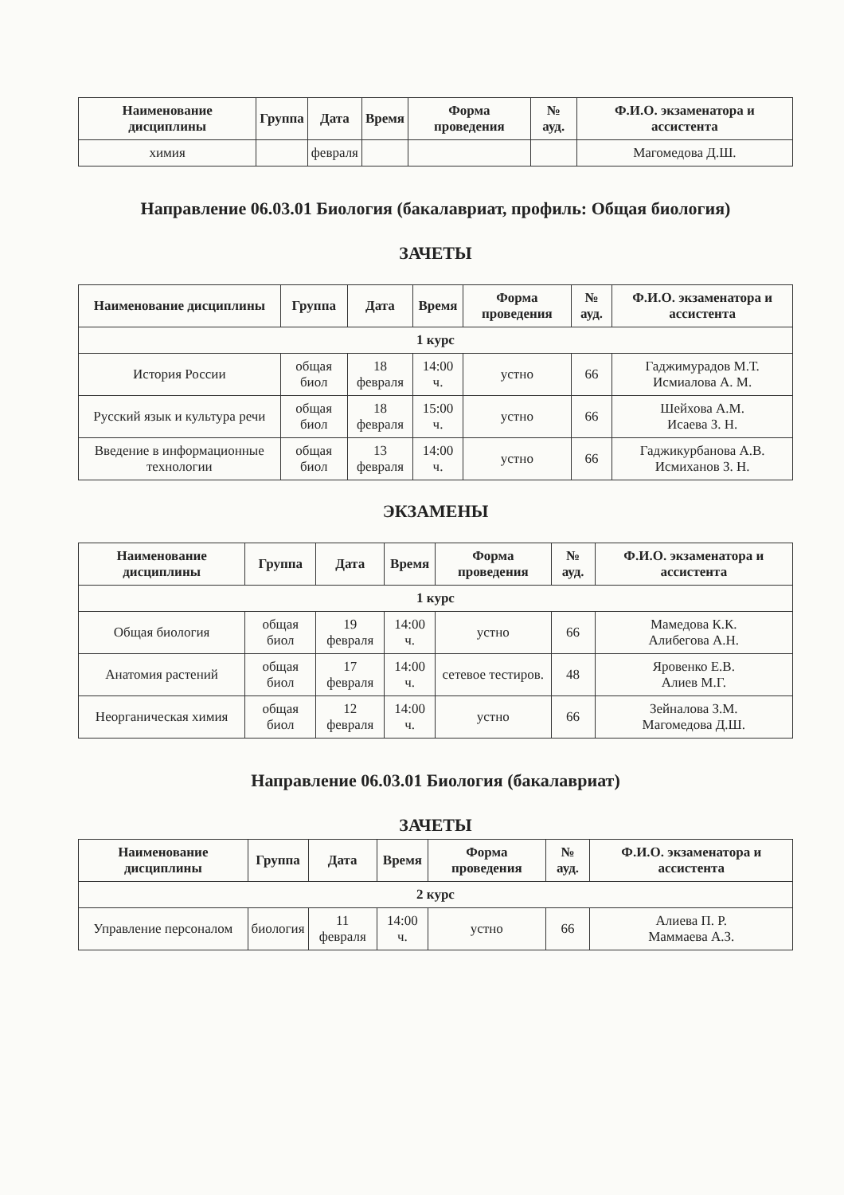| Наименование дисциплины | Группа | Дата | Время | Форма проведения | № ауд. | Ф.И.О. экзаменатора и ассистента |
| --- | --- | --- | --- | --- | --- | --- |
| химия | | февраля | | | | Магомедова Д.Ш. |
Направление 06.03.01 Биология (бакалавриат, профиль: Общая биология)
ЗАЧЕТЫ
| Наименование дисциплины | Группа | Дата | Время | Форма проведения | № ауд. | Ф.И.О. экзаменатора и ассистента |
| --- | --- | --- | --- | --- | --- | --- |
| 1 курс | | | | | | |
| История России | общая биол | 18 февраля | 14:00 ч. | устно | 66 | Гаджимурадов М.Т. Исмиалова А. М. |
| Русский язык и культура речи | общая биол | 18 февраля | 15:00 ч. | устно | 66 | Шейхова А.М. Исаева З. Н. |
| Введение в информационные технологии | общая биол | 13 февраля | 14:00 ч. | устно | 66 | Гаджикурбанова А.В. Исмиханов З. Н. |
ЭКЗАМЕНЫ
| Наименование дисциплины | Группа | Дата | Время | Форма проведения | № ауд. | Ф.И.О. экзаменатора и ассистента |
| --- | --- | --- | --- | --- | --- | --- |
| 1 курс | | | | | | |
| Общая биология | общая биол | 19 февраля | 14:00 ч. | устно | 66 | Мамедова К.К. Алибегова А.Н. |
| Анатомия растений | общая биол | 17 февраля | 14:00 ч. | сетевое тестиров. | 48 | Яровенко Е.В. Алиев М.Г. |
| Неорганическая химия | общая биол | 12 февраля | 14:00 ч. | устно | 66 | Зейналова З.М. Магомедова Д.Ш. |
Направление 06.03.01 Биология (бакалавриат)
ЗАЧЕТЫ
| Наименование дисциплины | Группа | Дата | Время | Форма проведения | № ауд. | Ф.И.О. экзаменатора и ассистента |
| --- | --- | --- | --- | --- | --- | --- |
| 2 курс | | | | | | |
| Управление персоналом | биология | 11 февраля | 14:00 ч. | устно | 66 | Алиева П. Р. Маммаева А.З. |